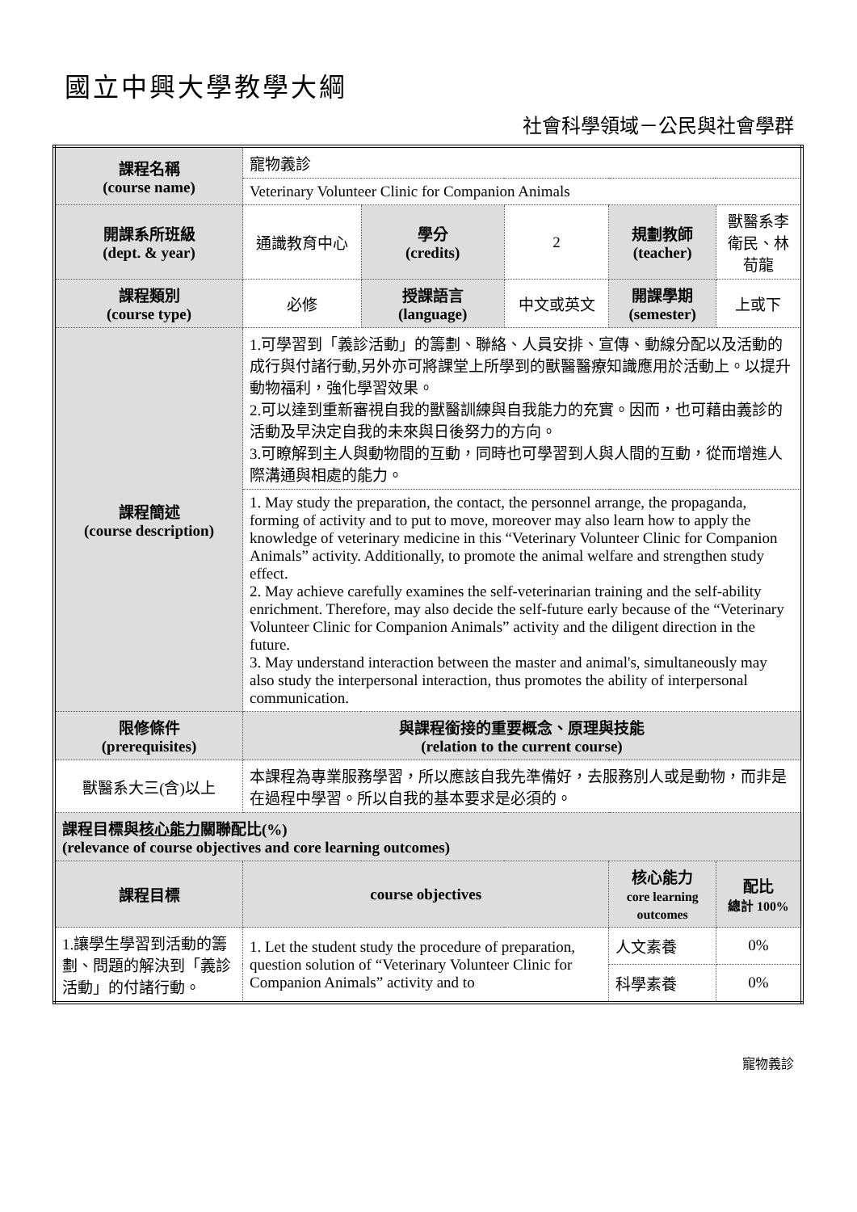國立中興大學教學大綱
社會科學領域－公民與社會學群
| 課程名稱 (course name) | 寵物義診 | | | | |
| | Veterinary Volunteer Clinic for Companion Animals | | | | |
| 開課系所班級 (dept. & year) | 通識教育中心 | 學分 (credits) | 2 | 規劃教師 (teacher) | 獸醫系李衛民、林荀龍 |
| 課程類別 (course type) | 必修 | 授課語言 (language) | 中文或英文 | 開課學期 (semester) | 上或下 |
| 課程簡述 (course description) | 1.可學習到「義診活動」的籌劃、聯絡、人員安排、宣傳、動線分配以及活動的成行與付諸行動,另外亦可將課堂上所學到的獸醫醫療知識應用於活動上。以提升動物福利，強化學習效果。 2.可以達到重新審視自我的獸醫訓練與自我能力的充實。因而，也可藉由義診的活動及早決定自我的未來與日後努力的方向。 3.可瞭解到主人與動物間的互動，同時也可學習到人與人間的互動，從而增進人際溝通與相處的能力。 | | | | |
| | 1. May study the preparation, the contact, the personnel arrange, the propaganda, forming of activity and to put to move, moreover may also learn how to apply the knowledge of veterinary medicine in this “Veterinary Volunteer Clinic for Companion Animals” activity. Additionally, to promote the animal welfare and strengthen study effect. 2. May achieve carefully examines the self-veterinarian training and the self-ability enrichment. Therefore, may also decide the self-future early because of the “Veterinary Volunteer Clinic for Companion Animals” activity and the diligent direction in the future. 3. May understand interaction between the master and animal's, simultaneously may also study the interpersonal interaction, thus promotes the ability of interpersonal communication. | | | | |
| 限修條件 (prerequisites) | 與課程銜接的重要概念、原理與技能 (relation to the current course) | | | | |
| 獸醫系大三(含)以上 | 本課程為專業服務學習，所以應該自我先準備好，去服務別人或是動物，而非是在過程中學習。所以自我的基本要求是必須的。 | | | | |
| 課程目標與 核心能力 關聯配比(%) (relevance of course objectives and core learning outcomes) | | | | | |
| 課程目標 | course objectives | | | 核心能力 core learning outcomes | 配比 總計 100% |
| 1.讓學生學習到活動的籌劃、問題的解決到「義診活動」的付諸行動。 | 1. Let the student study the procedure of preparation, question solution of “Veterinary Volunteer Clinic for Companion Animals” activity and to | | | 人文素養 | 0% |
| | | | | 科學素養 | 0% |
寵物義診